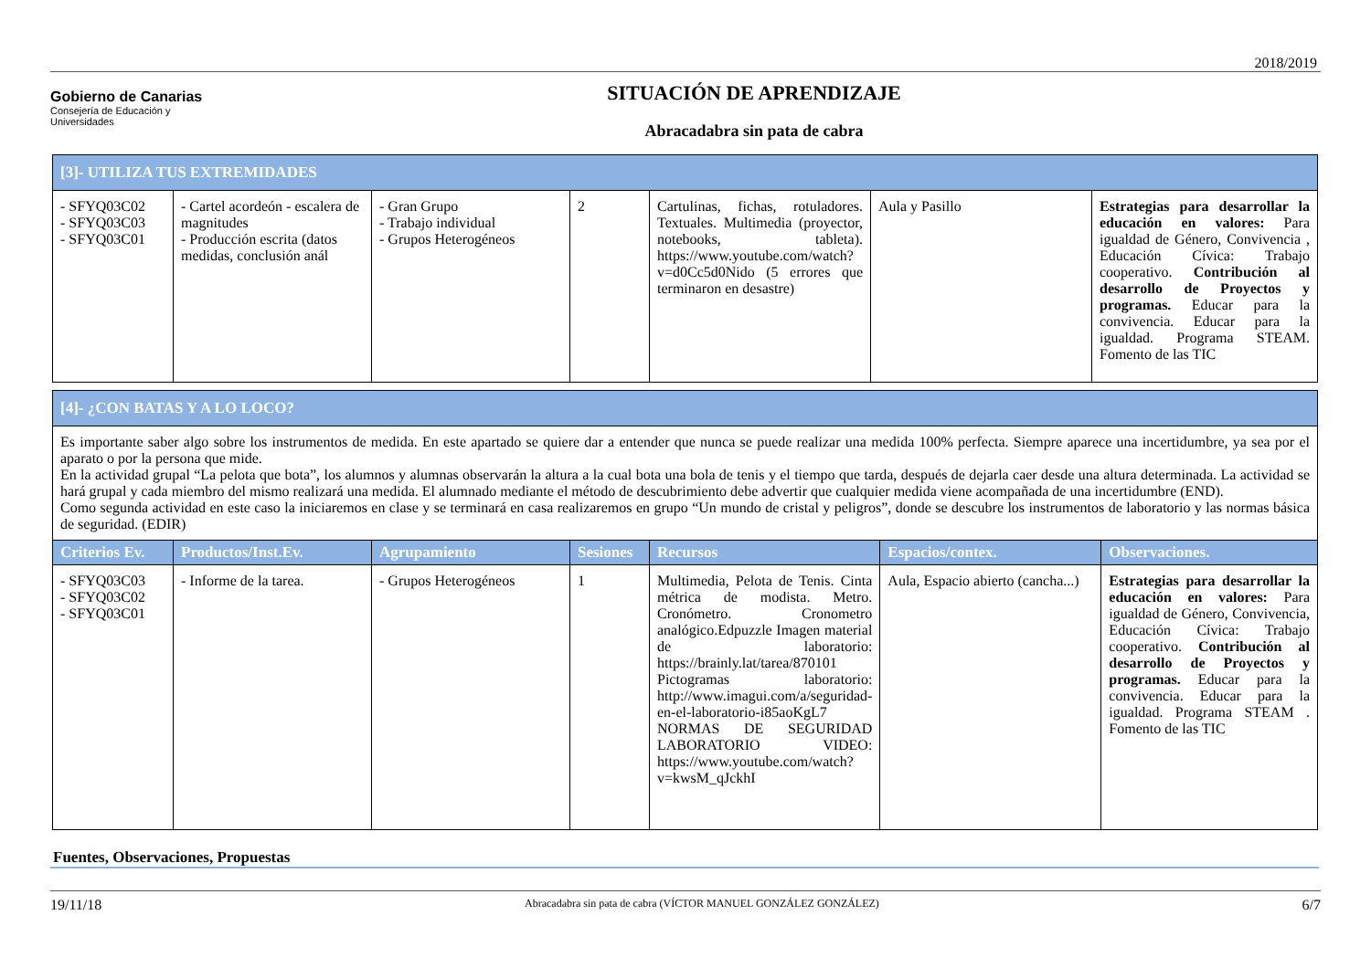2018/2019
Gobierno de Canarias
Consejería de Educación y
Universidades
SITUACIÓN DE APRENDIZAJE
Abracadabra sin pata de cabra
| [3]- UTILIZA TUS EXTREMIDADES | | | | | | |
| - SFYQ03C02 - SFYQ03C03 - SFYQ03C01 | - Cartel acordeón - escalera de magnitudes - Producción escrita (datos medidas, conclusión anál | - Gran Grupo - Trabajo individual - Grupos Heterogéneos | 2 | Cartulinas, fichas, rotuladores. Textuales. Multimedia (proyector, notebooks, tableta). https://www.youtube.com/watch?v=d0Cc5d0Nido (5 errores que terminaron en desastre) | Aula y Pasillo | Estrategias para desarrollar la educación en valores: Para igualdad de Género, Convivencia , Educación Cívica: Trabajo cooperativo. Contribución al desarrollo de Proyectos y programas. Educar para la convivencia. Educar para la igualdad. Programa STEAM. Fomento de las TIC |
| [4]- ¿CON BATAS Y A LO LOCO? | | | | | | |
| Es importante saber algo sobre los instrumentos de medida. En este apartado se quiere dar a entender que nunca se puede realizar una medida 100% perfecta. Siempre aparece una incertidumbre, ya sea por el aparato o por la persona que mide. En la actividad grupal “La pelota que bota”, los alumnos y alumnas observarán la altura a la cual bota una bola de tenis y el tiempo que tarda, después de dejarla caer desde una altura determinada. La actividad se hará grupal y cada miembro del mismo realizará una medida. El alumnado mediante el método de descubrimiento debe advertir que cualquier medida viene acompañada de una incertidumbre (END). Como segunda actividad en este caso la iniciaremos en clase y se terminará en casa realizaremos en grupo “Un mundo de cristal y peligros”, donde se descubre los instrumentos de laboratorio y las normas básica de seguridad. (EDIR) | | | | | | |
| Criterios Ev. | Productos/Inst.Ev. | Agrupamiento | Sesiones | Recursos | Espacios/contex. | Observaciones. |
| - SFYQ03C03 - SFYQ03C02 - SFYQ03C01 | - Informe de la tarea. | - Grupos Heterogéneos | 1 | Multimedia, Pelota de Tenis. Cinta métrica de modista. Metro. Cronómetro. Cronometro analógico.Edpuzzle Imagen material de laboratorio: https://brainly.lat/tarea/870101 Pictogramas laboratorio: http://www.imagui.com/a/seguridad-en-el-laboratorio-i85aoKgL7 NORMAS DE SEGURIDAD LABORATORIO VIDEO: https://www.youtube.com/watch?v=kwsM_qJckhI | Aula, Espacio abierto (cancha...) | Estrategias para desarrollar la educación en valores: Para igualdad de Género, Convivencia, Educación Cívica: Trabajo cooperativo. Contribución al desarrollo de Proyectos y programas. Educar para la convivencia. Educar para la igualdad. Programa STEAM . Fomento de las TIC |
Fuentes, Observaciones, Propuestas
19/11/18 Abracadabra sin pata de cabra (VÍCTOR MANUEL GONZÁLEZ GONZÁLEZ) 6/7